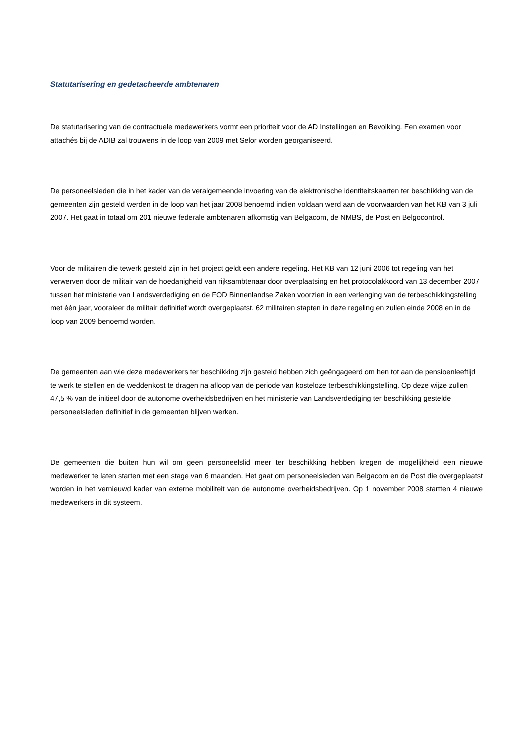Statutarisering en gedetacheerde ambtenaren
De statutarisering van de contractuele medewerkers vormt een prioriteit voor de AD Instellingen en Bevolking. Een examen voor attachés bij de ADIB zal trouwens in de loop van 2009 met Selor worden georganiseerd.
De personeelsleden die in het kader van de veralgemeende invoering van de elektronische identiteitskaarten ter beschikking van de gemeenten zijn gesteld werden in de loop van het jaar 2008 benoemd indien voldaan werd aan de voorwaarden van het KB van 3 juli 2007. Het gaat in totaal om 201 nieuwe federale ambtenaren afkomstig van Belgacom, de NMBS, de Post en Belgocontrol.
Voor de militairen die tewerk gesteld zijn in het project geldt een andere regeling. Het KB van 12 juni 2006 tot regeling van het verwerven door de militair van de hoedanigheid van rijksambtenaar door overplaatsing en het protocolakkoord van 13 december 2007 tussen het ministerie van Landsverdediging en de FOD Binnenlandse Zaken voorzien in een verlenging van de terbeschikkingstelling met één jaar, vooraleer de militair definitief wordt overgeplaatst. 62 militairen stapten in deze regeling en zullen einde 2008 en in de loop van 2009 benoemd worden.
De gemeenten aan wie deze medewerkers ter beschikking zijn gesteld hebben zich geëngageerd om hen tot aan de pensioenleeftijd te werk te stellen en de weddenkost te dragen na afloop van de periode van kosteloze terbeschikkingstelling. Op deze wijze zullen 47,5 % van de initieel door de autonome overheidsbedrijven en het ministerie van Landsverdediging ter beschikking gestelde personeelsleden definitief in de gemeenten blijven werken.
De gemeenten die buiten hun wil om geen personeelslid meer ter beschikking hebben kregen de mogelijkheid een nieuwe medewerker te laten starten met een stage van 6 maanden. Het gaat om personeelsleden van Belgacom en de Post die overgeplaatst worden in het vernieuwd kader van externe mobiliteit van de autonome overheidsbedrijven. Op 1 november 2008 startten 4 nieuwe medewerkers in dit systeem.